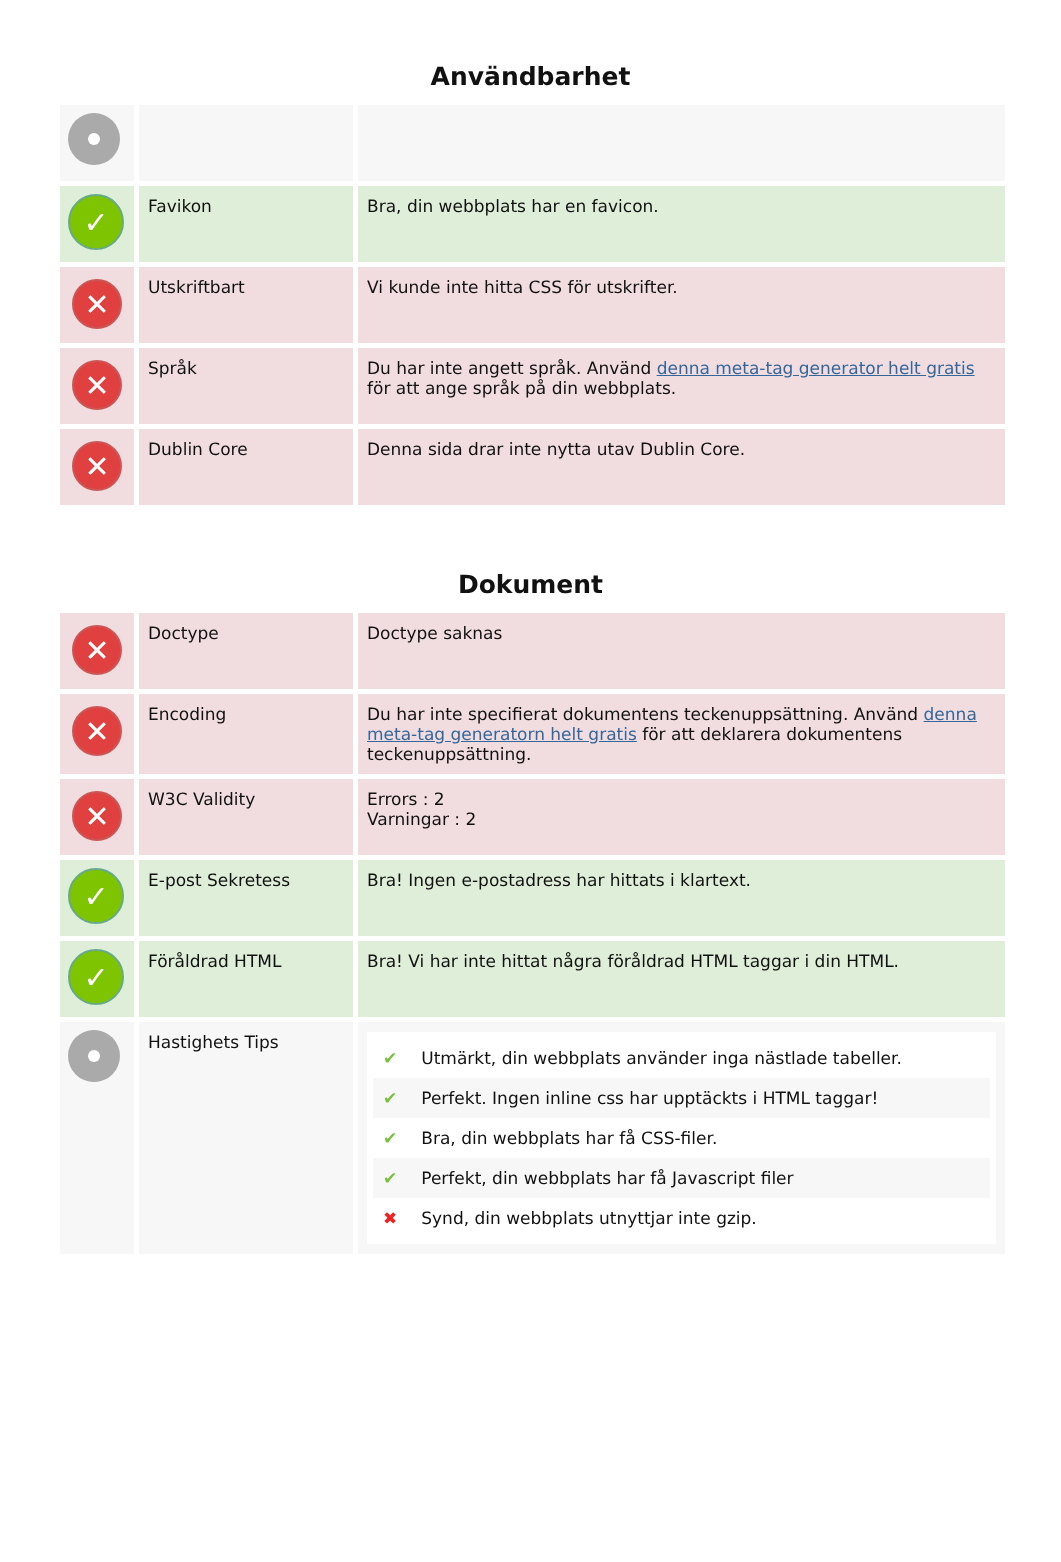Användbarhet
| ✓ | Favikon | Bra, din webbplats har en favicon. |
| ✕ | Utskriftbart | Vi kunde inte hitta CSS för utskrifter. |
| ✕ | Språk | Du har inte angett språk. Använd denna meta-tag generator helt gratis för att ange språk på din webbplats. |
| ✕ | Dublin Core | Denna sida drar inte nytta utav Dublin Core. |
Dokument
| ✕ | Doctype | Doctype saknas |
| ✕ | Encoding | Du har inte specifierat dokumentens teckenuppsättning. Använd denna meta-tag generatorn helt gratis för att deklarera dokumentens teckenuppsättning. |
| ✕ | W3C Validity | Errors : 2 Varningar : 2 |
| ✓ | E-post Sekretess | Bra! Ingen e-postadress har hittats i klartext. |
| ✓ | Föråldrad HTML | Bra! Vi har inte hittat några föråldrad HTML taggar i din HTML. |
| | Hastighets Tips | ✔ Utmärkt, din webbplats använder inga nästlade tabeller. ✔ Perfekt. Ingen inline css har upptäckts i HTML taggar! ✔ Bra, din webbplats har få CSS-filer. ✔ Perfekt, din webbplats har få Javascript filer ✖ Synd, din webbplats utnyttjar inte gzip. |